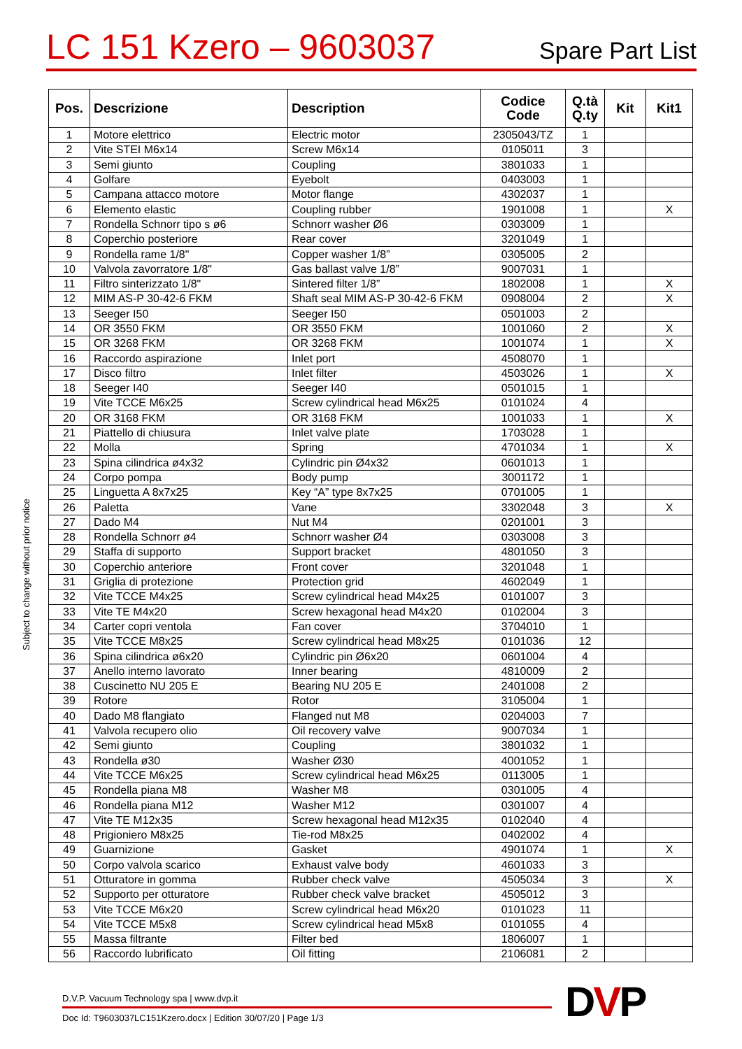LC 151 Kzero – 9603037
Spare Part List
| Pos. | Descrizione | Description | Codice Code | Q.tà Q.ty | Kit | Kit1 |
| --- | --- | --- | --- | --- | --- | --- |
| 1 | Motore elettrico | Electric motor | 2305043/TZ | 1 | | |
| 2 | Vite STEI M6x14 | Screw M6x14 | 0105011 | 3 | | |
| 3 | Semi giunto | Coupling | 3801033 | 1 | | |
| 4 | Golfare | Eyebolt | 0403003 | 1 | | |
| 5 | Campana attacco motore | Motor flange | 4302037 | 1 | | |
| 6 | Elemento elastic | Coupling rubber | 1901008 | 1 | | X |
| 7 | Rondella Schnorr tipo s ø6 | Schnorr washer Ø6 | 0303009 | 1 | | |
| 8 | Coperchio posteriore | Rear cover | 3201049 | 1 | | |
| 9 | Rondella rame 1/8" | Copper washer 1/8” | 0305005 | 2 | | |
| 10 | Valvola zavorratore 1/8" | Gas ballast valve 1/8” | 9007031 | 1 | | |
| 11 | Filtro sinterizzato 1/8" | Sintered filter 1/8” | 1802008 | 1 | | X |
| 12 | MIM AS-P 30-42-6 FKM | Shaft seal MIM AS-P 30-42-6 FKM | 0908004 | 2 | | X |
| 13 | Seeger I50 | Seeger I50 | 0501003 | 2 | | |
| 14 | OR 3550 FKM | OR 3550 FKM | 1001060 | 2 | | X |
| 15 | OR 3268 FKM | OR 3268 FKM | 1001074 | 1 | | X |
| 16 | Raccordo aspirazione | Inlet port | 4508070 | 1 | | |
| 17 | Disco filtro | Inlet filter | 4503026 | 1 | | X |
| 18 | Seeger I40 | Seeger I40 | 0501015 | 1 | | |
| 19 | Vite TCCE M6x25 | Screw cylindrical head M6x25 | 0101024 | 4 | | |
| 20 | OR 3168 FKM | OR 3168 FKM | 1001033 | 1 | | X |
| 21 | Piattello di chiusura | Inlet valve plate | 1703028 | 1 | | |
| 22 | Molla | Spring | 4701034 | 1 | | X |
| 23 | Spina cilindrica ø4x32 | Cylindric pin Ø4x32 | 0601013 | 1 | | |
| 24 | Corpo pompa | Body pump | 3001172 | 1 | | |
| 25 | Linguetta A 8x7x25 | Key “A” type 8x7x25 | 0701005 | 1 | | |
| 26 | Paletta | Vane | 3302048 | 3 | | X |
| 27 | Dado M4 | Nut M4 | 0201001 | 3 | | |
| 28 | Rondella Schnorr ø4 | Schnorr washer Ø4 | 0303008 | 3 | | |
| 29 | Staffa di supporto | Support bracket | 4801050 | 3 | | |
| 30 | Coperchio anteriore | Front cover | 3201048 | 1 | | |
| 31 | Griglia di protezione | Protection grid | 4602049 | 1 | | |
| 32 | Vite TCCE M4x25 | Screw cylindrical head M4x25 | 0101007 | 3 | | |
| 33 | Vite TE M4x20 | Screw hexagonal head M4x20 | 0102004 | 3 | | |
| 34 | Carter copri ventola | Fan cover | 3704010 | 1 | | |
| 35 | Vite TCCE M8x25 | Screw cylindrical head M8x25 | 0101036 | 12 | | |
| 36 | Spina cilindrica ø6x20 | Cylindric pin Ø6x20 | 0601004 | 4 | | |
| 37 | Anello interno lavorato | Inner bearing | 4810009 | 2 | | |
| 38 | Cuscinetto NU 205 E | Bearing NU 205 E | 2401008 | 2 | | |
| 39 | Rotore | Rotor | 3105004 | 1 | | |
| 40 | Dado M8 flangiato | Flanged nut M8 | 0204003 | 7 | | |
| 41 | Valvola recupero olio | Oil recovery valve | 9007034 | 1 | | |
| 42 | Semi giunto | Coupling | 3801032 | 1 | | |
| 43 | Rondella ø30 | Washer Ø30 | 4001052 | 1 | | |
| 44 | Vite TCCE M6x25 | Screw cylindrical head M6x25 | 0113005 | 1 | | |
| 45 | Rondella piana M8 | Washer M8 | 0301005 | 4 | | |
| 46 | Rondella piana M12 | Washer M12 | 0301007 | 4 | | |
| 47 | Vite TE M12x35 | Screw hexagonal head M12x35 | 0102040 | 4 | | |
| 48 | Prigioniero M8x25 | Tie-rod M8x25 | 0402002 | 4 | | |
| 49 | Guarnizione | Gasket | 4901074 | 1 | | X |
| 50 | Corpo valvola scarico | Exhaust valve body | 4601033 | 3 | | |
| 51 | Otturatore in gomma | Rubber check valve | 4505034 | 3 | | X |
| 52 | Supporto per otturatore | Rubber check valve bracket | 4505012 | 3 | | |
| 53 | Vite TCCE M6x20 | Screw cylindrical head M6x20 | 0101023 | 11 | | |
| 54 | Vite TCCE M5x8 | Screw cylindrical head M5x8 | 0101055 | 4 | | |
| 55 | Massa filtrante | Filter bed | 1806007 | 1 | | |
| 56 | Raccordo lubrificato | Oil fitting | 2106081 | 2 | | |
Subject to change without prior notice
D.V.P. Vacuum Technology spa | www.dvp.it
Doc Id: T9603037LC151Kzero.docx | Edition 30/07/20 | Page 1/3
DVP